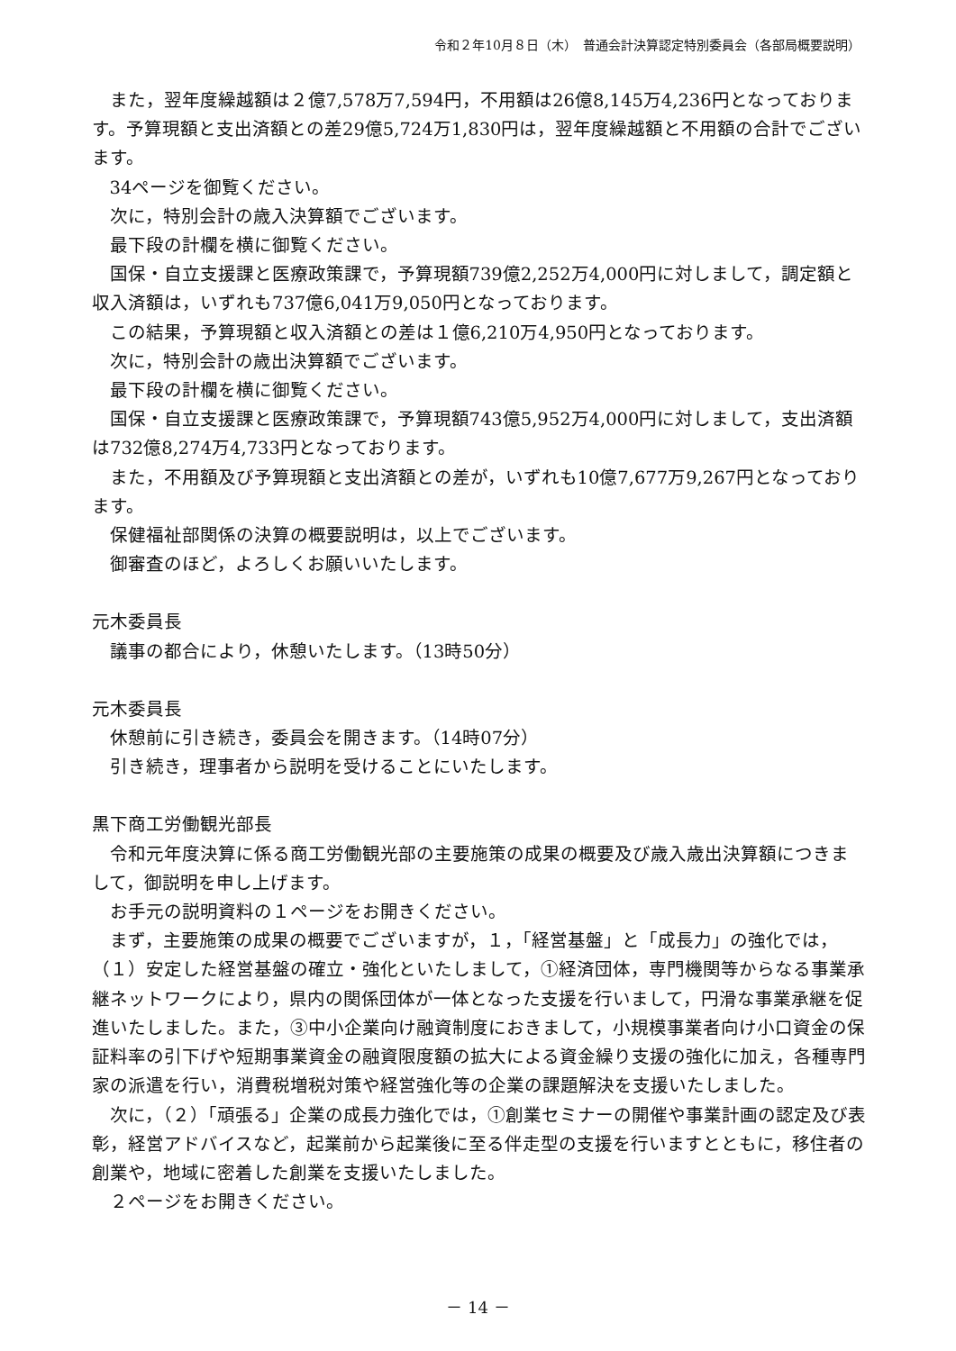令和２年10月８日（木）　普通会計決算認定特別委員会（各部局概要説明）
また，翌年度繰越額は２億7,578万7,594円，不用額は26億8,145万4,236円となっております。予算現額と支出済額との差29億5,724万1,830円は，翌年度繰越額と不用額の合計でございます。
34ページを御覧ください。
次に，特別会計の歳入決算額でございます。
最下段の計欄を横に御覧ください。
国保・自立支援課と医療政策課で，予算現額739億2,252万4,000円に対しまして，調定額と収入済額は，いずれも737億6,041万9,050円となっております。
この結果，予算現額と収入済額との差は１億6,210万4,950円となっております。
次に，特別会計の歳出決算額でございます。
最下段の計欄を横に御覧ください。
国保・自立支援課と医療政策課で，予算現額743億5,952万4,000円に対しまして，支出済額は732億8,274万4,733円となっております。
また，不用額及び予算現額と支出済額との差が，いずれも10億7,677万9,267円となっております。
保健福祉部関係の決算の概要説明は，以上でございます。
御審査のほど，よろしくお願いいたします。
元木委員長
議事の都合により，休憩いたします。（13時50分）
元木委員長
休憩前に引き続き，委員会を開きます。（14時07分）
引き続き，理事者から説明を受けることにいたします。
黒下商工労働観光部長
令和元年度決算に係る商工労働観光部の主要施策の成果の概要及び歳入歳出決算額につきまして，御説明を申し上げます。
お手元の説明資料の１ページをお開きください。
まず，主要施策の成果の概要でございますが，１，「経営基盤」と「成長力」の強化では，（１）安定した経営基盤の確立・強化といたしまして，①経済団体，専門機関等からなる事業承継ネットワークにより，県内の関係団体が一体となった支援を行いまして，円滑な事業承継を促進いたしました。また，③中小企業向け融資制度におきまして，小規模事業者向け小口資金の保証料率の引下げや短期事業資金の融資限度額の拡大による資金繰り支援の強化に加え，各種専門家の派遣を行い，消費税増税対策や経営強化等の企業の課題解決を支援いたしました。
次に，（２）「頑張る」企業の成長力強化では，①創業セミナーの開催や事業計画の認定及び表彰，経営アドバイスなど，起業前から起業後に至る伴走型の支援を行いますとともに，移住者の創業や，地域に密着した創業を支援いたしました。
２ページをお開きください。
－ 14 －